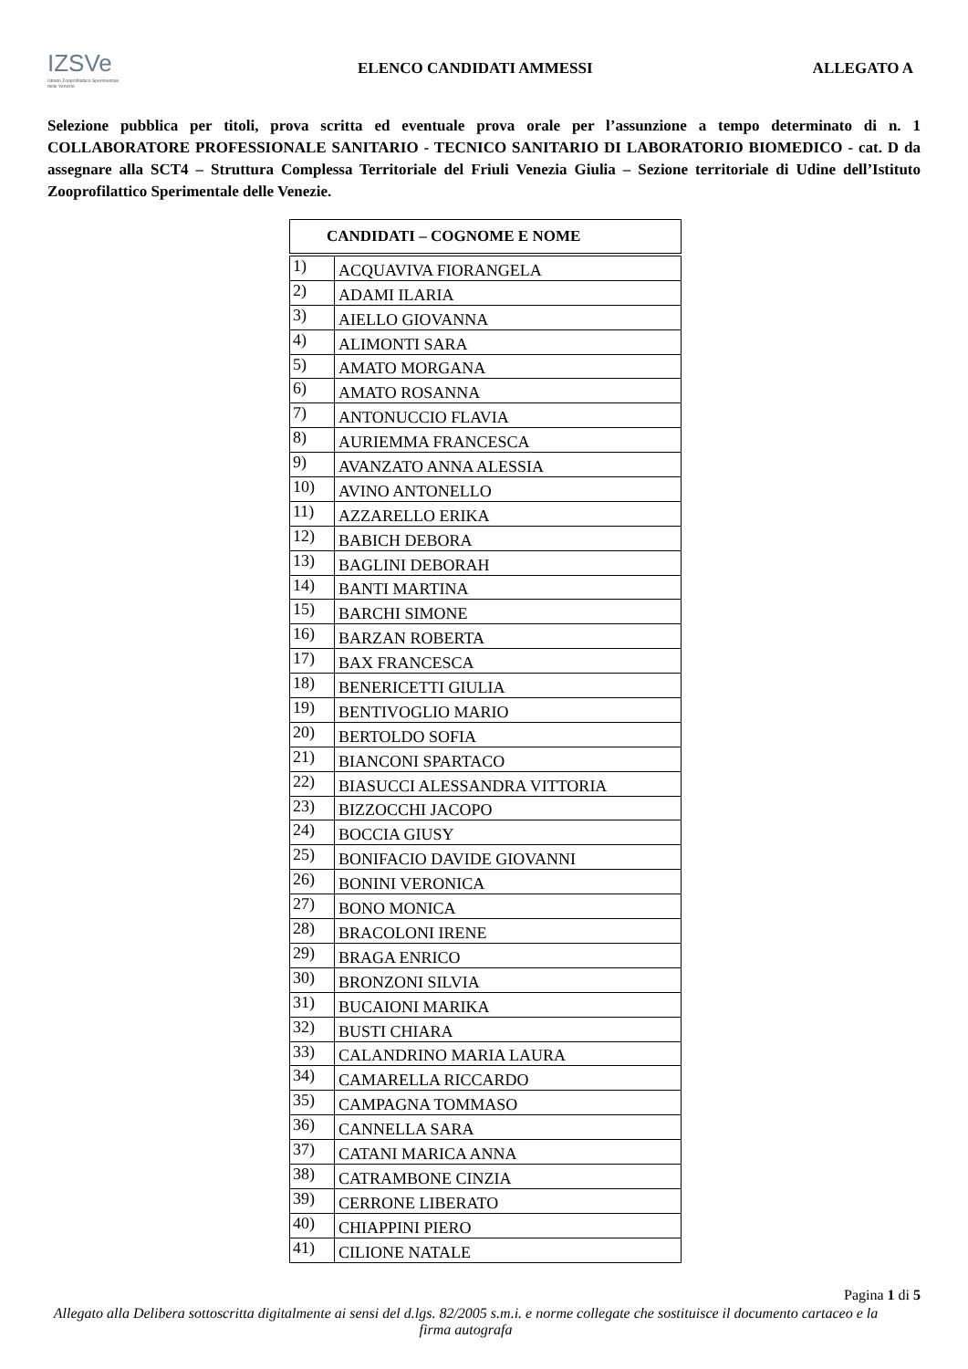IZSVe
Istituto Zooprofilattico Sperimentale delle Venezie
ELENCO CANDIDATI AMMESSI ALLEGATO A
Selezione pubblica per titoli, prova scritta ed eventuale prova orale per l’assunzione a tempo determinato di n. 1 COLLABORATORE PROFESSIONALE SANITARIO - TECNICO SANITARIO DI LABORATORIO BIOMEDICO - cat. D da assegnare alla SCT4 – Struttura Complessa Territoriale del Friuli Venezia Giulia – Sezione territoriale di Udine dell’Istituto Zooprofilattico Sperimentale delle Venezie.
| CANDIDATI – COGNOME E NOME | |
| --- | --- |
| 1) | ACQUAVIVA FIORANGELA |
| 2) | ADAMI ILARIA |
| 3) | AIELLO GIOVANNA |
| 4) | ALIMONTI SARA |
| 5) | AMATO MORGANA |
| 6) | AMATO ROSANNA |
| 7) | ANTONUCCIO FLAVIA |
| 8) | AURIEMMA FRANCESCA |
| 9) | AVANZATO ANNA ALESSIA |
| 10) | AVINO ANTONELLO |
| 11) | AZZARELLO ERIKA |
| 12) | BABICH DEBORA |
| 13) | BAGLINI DEBORAH |
| 14) | BANTI MARTINA |
| 15) | BARCHI SIMONE |
| 16) | BARZAN ROBERTA |
| 17) | BAX FRANCESCA |
| 18) | BENERICETTI GIULIA |
| 19) | BENTIVOGLIO MARIO |
| 20) | BERTOLDO SOFIA |
| 21) | BIANCONI SPARTACO |
| 22) | BIASUCCI ALESSANDRA VITTORIA |
| 23) | BIZZOCCHI JACOPO |
| 24) | BOCCIA GIUSY |
| 25) | BONIFACIO DAVIDE GIOVANNI |
| 26) | BONINI VERONICA |
| 27) | BONO MONICA |
| 28) | BRACOLONI IRENE |
| 29) | BRAGA ENRICO |
| 30) | BRONZONI SILVIA |
| 31) | BUCAIONI MARIKA |
| 32) | BUSTI CHIARA |
| 33) | CALANDRINO MARIA LAURA |
| 34) | CAMARELLA RICCARDO |
| 35) | CAMPAGNA TOMMASO |
| 36) | CANNELLA SARA |
| 37) | CATANI MARICA ANNA |
| 38) | CATRAMBONE CINZIA |
| 39) | CERRONE LIBERATO |
| 40) | CHIAPPINI PIERO |
| 41) | CILIONE NATALE |
Pagina 1 di 5
Allegato alla Delibera sottoscritta digitalmente ai sensi del d.lgs. 82/2005 s.m.i. e norme collegate che sostituisce il documento cartaceo e la firma autografa